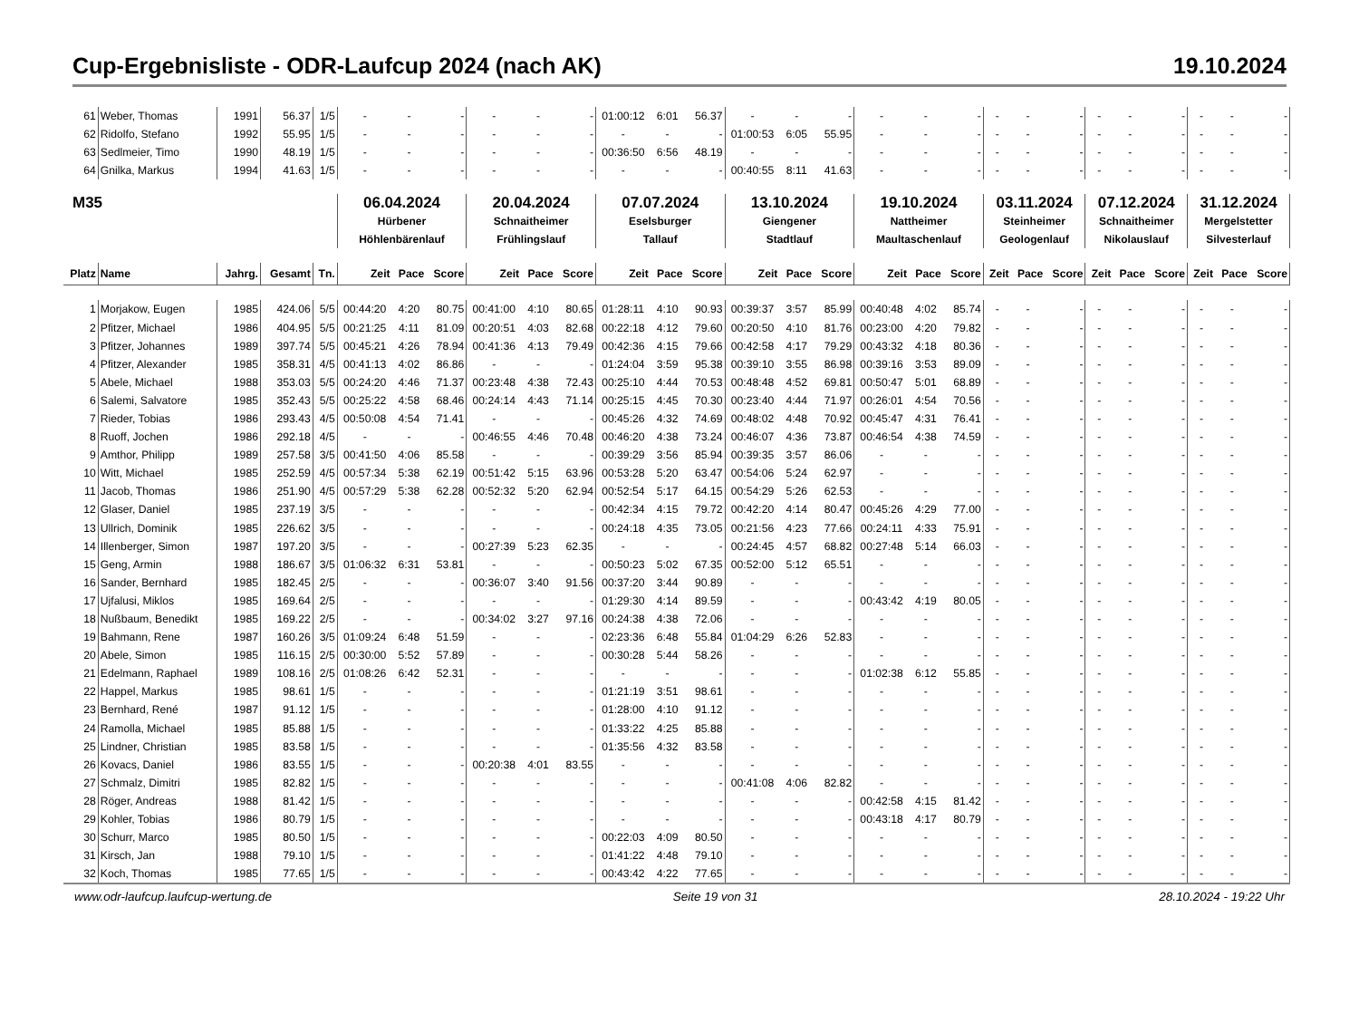Cup-Ergebnisliste - ODR-Laufcup 2024 (nach AK) 19.10.2024
| 61 | Weber, Thomas | 1991 | 56.37 | 1/5 | - | - | - | - | - | - | 01:00:12 | 6:01 | 56.37 | - | - | - | - | - | - | - | - | - | - | - | - | - | - | - |
| 62 | Ridolfo, Stefano | 1992 | 55.95 | 1/5 | - | - | - | - | - | - | - | - | - | 01:00:53 | 6:05 | 55.95 | - | - | - | - | - | - | - | - | - | - | - | - |
| 63 | Sedlmeier, Timo | 1990 | 48.19 | 1/5 | - | - | - | - | - | - | 00:36:50 | 6:56 | 48.19 | - | - | - | - | - | - | - | - | - | - | - | - | - | - | - |
| 64 | Gnilka, Markus | 1994 | 41.63 | 1/5 | - | - | - | - | - | - | - | - | - | 00:40:55 | 8:11 | 41.63 | - | - | - | - | - | - | - | - | - | - | - | - |
| M35 | | | | | 06.04.2024 | | | 20.04.2024 | | | 07.07.2024 | | | 13.10.2024 | | | 19.10.2024 | | | 03.11.2024 | | | 07.12.2024 | | | 31.12.2024 | | |
| | | | | | Hürbener | | | Schnaitheimer | | | Eselsburger | | | Giengener | | | Nattheimer | | | Steinheimer | | | Schnaitheimer | | | Mergelstetter | | |
| | | | | | Höhlenbärenlauf | | | Frühlingslauf | | | Tallauf | | | Stadtlauf | | | Maultaschenlauf | | | Geologenlauf | | | Nikolauslauf | | | Silvesterlauf | | |
| Platz | Name | Jahrg. | Gesamt | Tn. | Zeit | Pace | Score | Zeit | Pace | Score | Zeit | Pace | Score | Zeit | Pace | Score | Zeit | Pace | Score | Zeit | Pace | Score | Zeit | Pace | Score | Zeit | Pace | Score |
| 1 | Morjakow, Eugen | 1985 | 424.06 | 5/5 | 00:44:20 | 4:20 | 80.75 | 00:41:00 | 4:10 | 80.65 | 01:28:11 | 4:10 | 90.93 | 00:39:37 | 3:57 | 85.99 | 00:40:48 | 4:02 | 85.74 | - | - | - | - | - | - | - | - | - |
| 2 | Pfitzer, Michael | 1986 | 404.95 | 5/5 | 00:21:25 | 4:11 | 81.09 | 00:20:51 | 4:03 | 82.68 | 00:22:18 | 4:12 | 79.60 | 00:20:50 | 4:10 | 81.76 | 00:23:00 | 4:20 | 79.82 | - | - | - | - | - | - | - | - | - |
| 3 | Pfitzer, Johannes | 1989 | 397.74 | 5/5 | 00:45:21 | 4:26 | 78.94 | 00:41:36 | 4:13 | 79.49 | 00:42:36 | 4:15 | 79.66 | 00:42:58 | 4:17 | 79.29 | 00:43:32 | 4:18 | 80.36 | - | - | - | - | - | - | - | - | - |
| 4 | Pfitzer, Alexander | 1985 | 358.31 | 4/5 | 00:41:13 | 4:02 | 86.86 | - | - | - | 01:24:04 | 3:59 | 95.38 | 00:39:10 | 3:55 | 86.98 | 00:39:16 | 3:53 | 89.09 | - | - | - | - | - | - | - | - | - |
| 5 | Abele, Michael | 1988 | 353.03 | 5/5 | 00:24:20 | 4:46 | 71.37 | 00:23:48 | 4:38 | 72.43 | 00:25:10 | 4:44 | 70.53 | 00:48:48 | 4:52 | 69.81 | 00:50:47 | 5:01 | 68.89 | - | - | - | - | - | - | - | - | - |
| 6 | Salemi, Salvatore | 1985 | 352.43 | 5/5 | 00:25:22 | 4:58 | 68.46 | 00:24:14 | 4:43 | 71.14 | 00:25:15 | 4:45 | 70.30 | 00:23:40 | 4:44 | 71.97 | 00:26:01 | 4:54 | 70.56 | - | - | - | - | - | - | - | - | - |
| 7 | Rieder, Tobias | 1986 | 293.43 | 4/5 | 00:50:08 | 4:54 | 71.41 | - | - | - | 00:45:26 | 4:32 | 74.69 | 00:48:02 | 4:48 | 70.92 | 00:45:47 | 4:31 | 76.41 | - | - | - | - | - | - | - | - | - |
| 8 | Ruoff, Jochen | 1986 | 292.18 | 4/5 | - | - | - | 00:46:55 | 4:46 | 70.48 | 00:46:20 | 4:38 | 73.24 | 00:46:07 | 4:36 | 73.87 | 00:46:54 | 4:38 | 74.59 | - | - | - | - | - | - | - | - | - |
| 9 | Amthor, Philipp | 1989 | 257.58 | 3/5 | 00:41:50 | 4:06 | 85.58 | - | - | - | 00:39:29 | 3:56 | 85.94 | 00:39:35 | 3:57 | 86.06 | - | - | - | - | - | - | - | - | - | - | - | - |
| 10 | Witt, Michael | 1985 | 252.59 | 4/5 | 00:57:34 | 5:38 | 62.19 | 00:51:42 | 5:15 | 63.96 | 00:53:28 | 5:20 | 63.47 | 00:54:06 | 5:24 | 62.97 | - | - | - | - | - | - | - | - | - | - | - | - |
| 11 | Jacob, Thomas | 1986 | 251.90 | 4/5 | 00:57:29 | 5:38 | 62.28 | 00:52:32 | 5:20 | 62.94 | 00:52:54 | 5:17 | 64.15 | 00:54:29 | 5:26 | 62.53 | - | - | - | - | - | - | - | - | - | - | - | - |
| 12 | Glaser, Daniel | 1985 | 237.19 | 3/5 | - | - | - | - | - | - | 00:42:34 | 4:15 | 79.72 | 00:42:20 | 4:14 | 80.47 | 00:45:26 | 4:29 | 77.00 | - | - | - | - | - | - | - | - | - |
| 13 | Ullrich, Dominik | 1985 | 226.62 | 3/5 | - | - | - | - | - | - | 00:24:18 | 4:35 | 73.05 | 00:21:56 | 4:23 | 77.66 | 00:24:11 | 4:33 | 75.91 | - | - | - | - | - | - | - | - | - |
| 14 | Illenberger, Simon | 1987 | 197.20 | 3/5 | - | - | - | 00:27:39 | 5:23 | 62.35 | - | - | - | 00:24:45 | 4:57 | 68.82 | 00:27:48 | 5:14 | 66.03 | - | - | - | - | - | - | - | - | - |
| 15 | Geng, Armin | 1988 | 186.67 | 3/5 | 01:06:32 | 6:31 | 53.81 | - | - | - | 00:50:23 | 5:02 | 67.35 | 00:52:00 | 5:12 | 65.51 | - | - | - | - | - | - | - | - | - | - | - | - |
| 16 | Sander, Bernhard | 1985 | 182.45 | 2/5 | - | - | - | 00:36:07 | 3:40 | 91.56 | 00:37:20 | 3:44 | 90.89 | - | - | - | - | - | - | - | - | - | - | - | - | - | - | - |
| 17 | Ujfalusi, Miklos | 1985 | 169.64 | 2/5 | - | - | - | - | - | - | 01:29:30 | 4:14 | 89.59 | - | - | - | 00:43:42 | 4:19 | 80.05 | - | - | - | - | - | - | - | - | - |
| 18 | Nußbaum, Benedikt | 1985 | 169.22 | 2/5 | - | - | - | 00:34:02 | 3:27 | 97.16 | 00:24:38 | 4:38 | 72.06 | - | - | - | - | - | - | - | - | - | - | - | - | - | - | - |
| 19 | Bahmann, Rene | 1987 | 160.26 | 3/5 | 01:09:24 | 6:48 | 51.59 | - | - | - | 02:23:36 | 6:48 | 55.84 | 01:04:29 | 6:26 | 52.83 | - | - | - | - | - | - | - | - | - | - | - | - |
| 20 | Abele, Simon | 1985 | 116.15 | 2/5 | 00:30:00 | 5:52 | 57.89 | - | - | - | 00:30:28 | 5:44 | 58.26 | - | - | - | - | - | - | - | - | - | - | - | - | - | - | - |
| 21 | Edelmann, Raphael | 1989 | 108.16 | 2/5 | 01:08:26 | 6:42 | 52.31 | - | - | - | - | - | - | - | - | - | 01:02:38 | 6:12 | 55.85 | - | - | - | - | - | - | - | - | - |
| 22 | Happel, Markus | 1985 | 98.61 | 1/5 | - | - | - | - | - | - | 01:21:19 | 3:51 | 98.61 | - | - | - | - | - | - | - | - | - | - | - | - | - | - | - |
| 23 | Bernhard, René | 1987 | 91.12 | 1/5 | - | - | - | - | - | - | 01:28:00 | 4:10 | 91.12 | - | - | - | - | - | - | - | - | - | - | - | - | - | - | - |
| 24 | Ramolla, Michael | 1985 | 85.88 | 1/5 | - | - | - | - | - | - | 01:33:22 | 4:25 | 85.88 | - | - | - | - | - | - | - | - | - | - | - | - | - | - | - |
| 25 | Lindner, Christian | 1985 | 83.58 | 1/5 | - | - | - | - | - | - | 01:35:56 | 4:32 | 83.58 | - | - | - | - | - | - | - | - | - | - | - | - | - | - | - |
| 26 | Kovacs, Daniel | 1986 | 83.55 | 1/5 | - | - | - | 00:20:38 | 4:01 | 83.55 | - | - | - | - | - | - | - | - | - | - | - | - | - | - | - | - | - | - |
| 27 | Schmalz, Dimitri | 1985 | 82.82 | 1/5 | - | - | - | - | - | - | - | - | - | 00:41:08 | 4:06 | 82.82 | - | - | - | - | - | - | - | - | - | - | - | - |
| 28 | Röger, Andreas | 1988 | 81.42 | 1/5 | - | - | - | - | - | - | - | - | - | - | - | - | 00:42:58 | 4:15 | 81.42 | - | - | - | - | - | - | - | - | - |
| 29 | Kohler, Tobias | 1986 | 80.79 | 1/5 | - | - | - | - | - | - | - | - | - | - | - | - | 00:43:18 | 4:17 | 80.79 | - | - | - | - | - | - | - | - | - |
| 30 | Schurr, Marco | 1985 | 80.50 | 1/5 | - | - | - | - | - | - | 00:22:03 | 4:09 | 80.50 | - | - | - | - | - | - | - | - | - | - | - | - | - | - | - |
| 31 | Kirsch, Jan | 1988 | 79.10 | 1/5 | - | - | - | - | - | - | 01:41:22 | 4:48 | 79.10 | - | - | - | - | - | - | - | - | - | - | - | - | - | - | - |
| 32 | Koch, Thomas | 1985 | 77.65 | 1/5 | - | - | - | - | - | - | 00:43:42 | 4:22 | 77.65 | - | - | - | - | - | - | - | - | - | - | - | - | - | - | - |
www.odr-laufcup.laufcup-wertung.de Seite 19 von 31 28.10.2024 - 19:22 Uhr